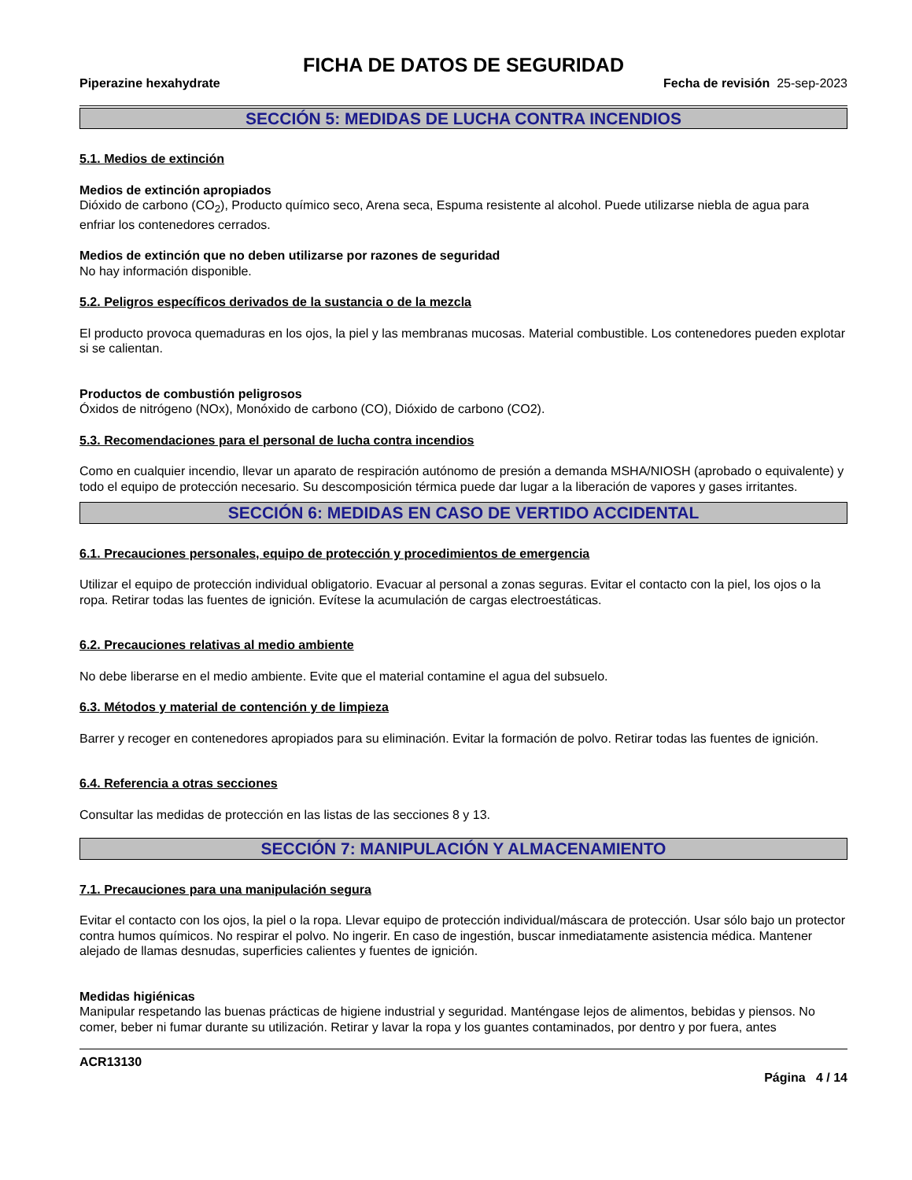FICHA DE DATOS DE SEGURIDAD
Piperazine hexahydrate Fecha de revisión 25-sep-2023
SECCIÓN 5: MEDIDAS DE LUCHA CONTRA INCENDIOS
5.1. Medios de extinción
Medios de extinción apropiados
Dióxido de carbono (CO<sub>2</sub>), Producto químico seco, Arena seca, Espuma resistente al alcohol. Puede utilizarse niebla de agua para enfriar los contenedores cerrados.
Medios de extinción que no deben utilizarse por razones de seguridad
No hay información disponible.
5.2. Peligros específicos derivados de la sustancia o de la mezcla
El producto provoca quemaduras en los ojos, la piel y las membranas mucosas. Material combustible. Los contenedores pueden explotar si se calientan.
Productos de combustión peligrosos
Óxidos de nitrógeno (NOx), Monóxido de carbono (CO), Dióxido de carbono (CO2).
5.3. Recomendaciones para el personal de lucha contra incendios
Como en cualquier incendio, llevar un aparato de respiración autónomo de presión a demanda MSHA/NIOSH (aprobado o equivalente) y todo el equipo de protección necesario. Su descomposición térmica puede dar lugar a la liberación de vapores y gases irritantes.
SECCIÓN 6: MEDIDAS EN CASO DE VERTIDO ACCIDENTAL
6.1. Precauciones personales, equipo de protección y procedimientos de emergencia
Utilizar el equipo de protección individual obligatorio. Evacuar al personal a zonas seguras. Evitar el contacto con la piel, los ojos o la ropa. Retirar todas las fuentes de ignición. Evítese la acumulación de cargas electroestáticas.
6.2. Precauciones relativas al medio ambiente
No debe liberarse en el medio ambiente. Evite que el material contamine el agua del subsuelo.
6.3. Métodos y material de contención y de limpieza
Barrer y recoger en contenedores apropiados para su eliminación. Evitar la formación de polvo. Retirar todas las fuentes de ignición.
6.4. Referencia a otras secciones
Consultar las medidas de protección en las listas de las secciones 8 y 13.
SECCIÓN 7: MANIPULACIÓN Y ALMACENAMIENTO
7.1. Precauciones para una manipulación segura
Evitar el contacto con los ojos, la piel o la ropa. Llevar equipo de protección individual/máscara de protección. Usar sólo bajo un protector contra humos químicos. No respirar el polvo. No ingerir. En caso de ingestión, buscar inmediatamente asistencia médica. Mantener alejado de llamas desnudas, superficies calientes y fuentes de ignición.
Medidas higiénicas
Manipular respetando las buenas prácticas de higiene industrial y seguridad. Manténgase lejos de alimentos, bebidas y piensos. No comer, beber ni fumar durante su utilización. Retirar y lavar la ropa y los guantes contaminados, por dentro y por fuera, antes
ACR13130
Página 4 / 14